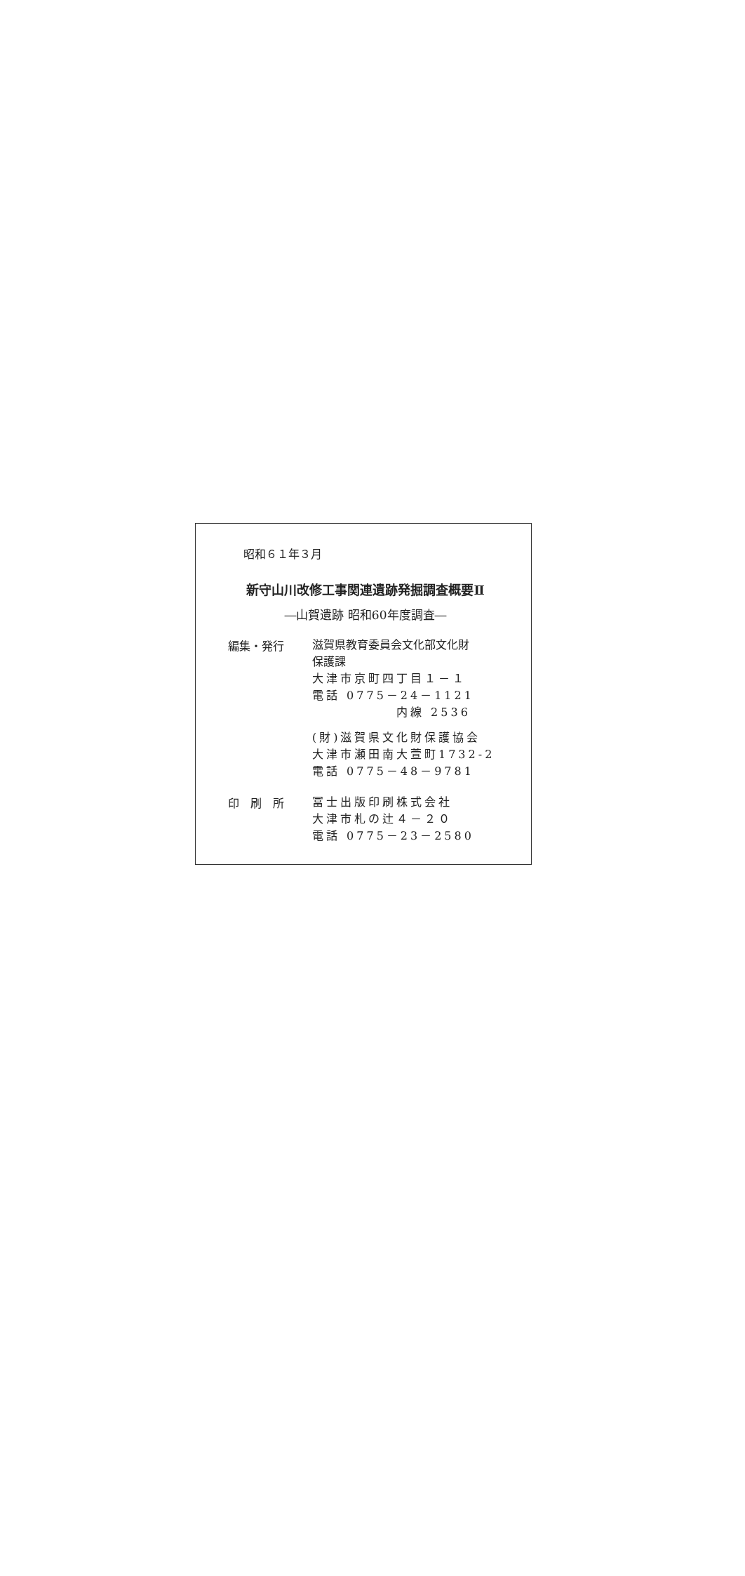昭和６１年３月
新守山川改修工事関連遺跡発掘調査概要Ⅱ
―山賀遺跡 昭和60年度調査―
編集・発行
滋賀県教育委員会文化部文化財
保護課
大津市京町四丁目１－１
電話 0775－24－1121
内線 2536
(財)滋賀県文化財保護協会
大津市瀬田南大萱町1732-2
電話 0775－48－9781
印　刷　所
冨士出版印刷株式会社
大津市札の辻４－２０
電話 0775－23－2580